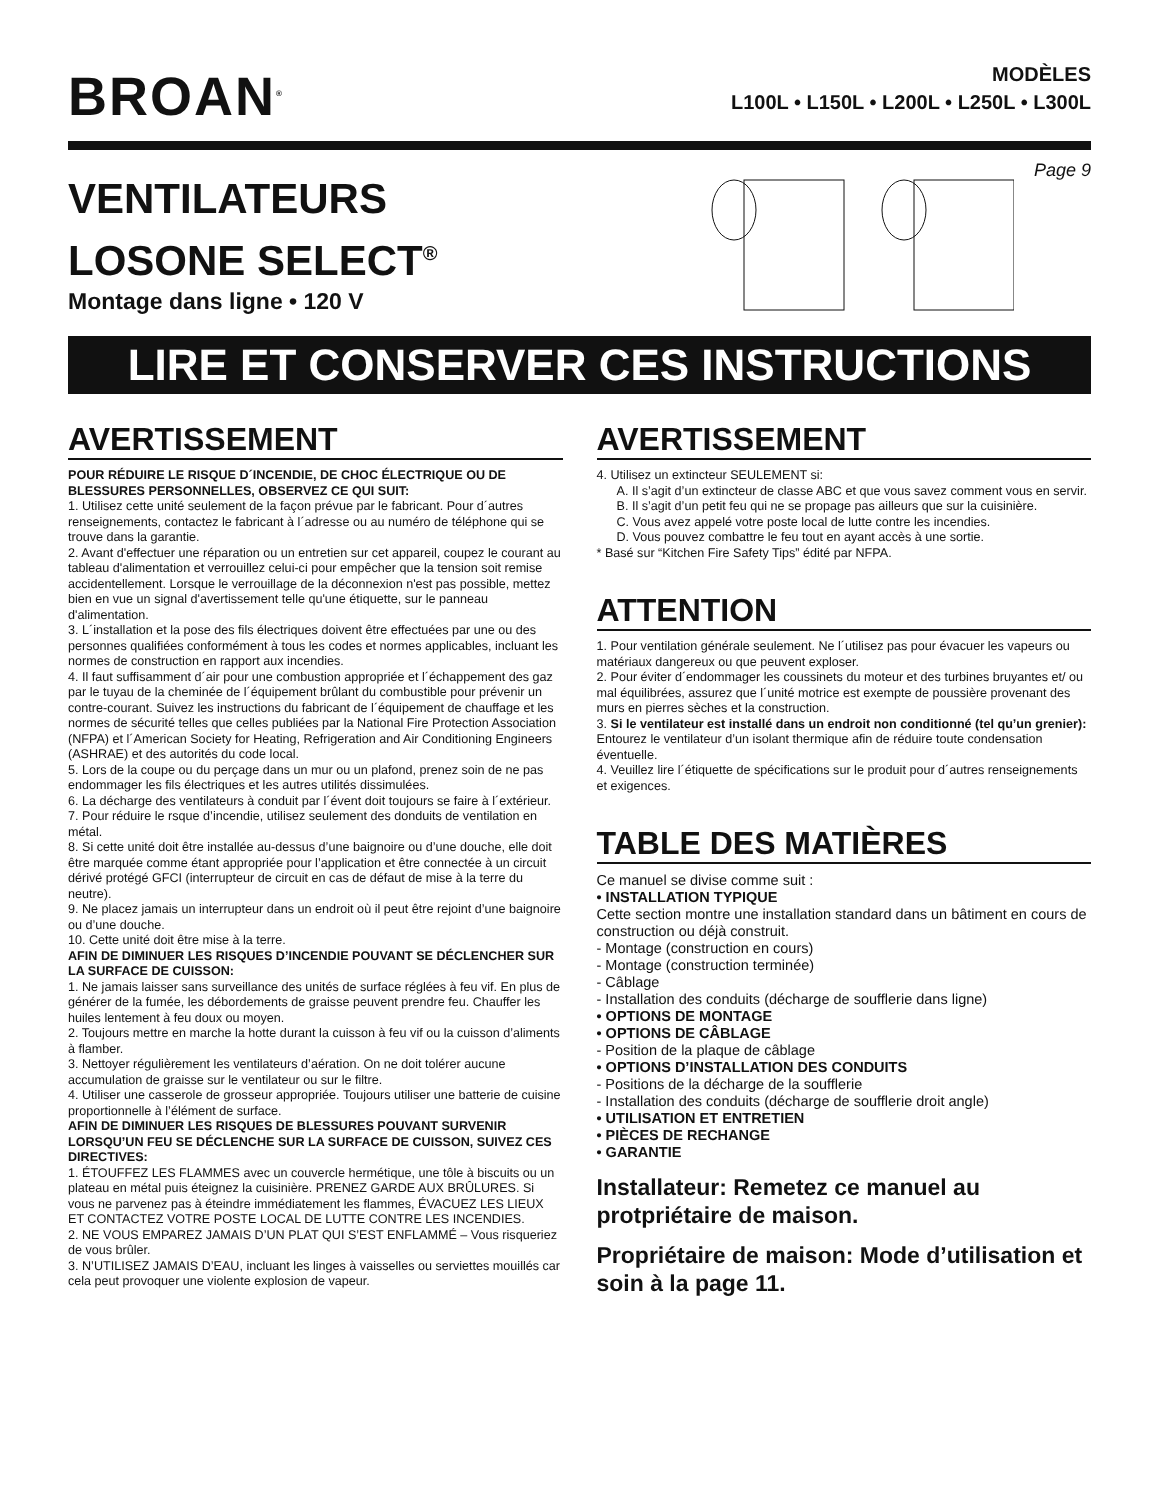BROAN<sup>®</sup>
MODÈLES
L100L • L150L • L200L • L250L • L300L
VENTILATEURS
LOSONE SELECT<sup>®</sup>
Montage dans ligne • 120 V
Page 9
LIRE ET CONSERVER CES INSTRUCTIONS
AVERTISSEMENT
POUR RÉDUIRE LE RISQUE D´INCENDIE, DE CHOC ÉLECTRIQUE OU DE BLESSURES PERSONNELLES, OBSERVEZ CE QUI SUIT:
1. Utilisez cette unité seulement de la façon prévue par le fabricant. Pour d´autres renseignements, contactez le fabricant à l´adresse ou au numéro de téléphone qui se trouve dans la garantie.
2. Avant d'effectuer une réparation ou un entretien sur cet appareil, coupez le courant au tableau d'alimentation et verrouillez celui-ci pour empêcher que la tension soit remise accidentellement. Lorsque le verrouillage de la déconnexion n'est pas possible, mettez bien en vue un signal d'avertissement telle qu'une étiquette, sur le panneau d'alimentation.
3. L´installation et la pose des fils électriques doivent être effectuées par une ou des personnes qualifiées conformément à tous les codes et normes applicables, incluant les normes de construction en rapport aux incendies.
4. Il faut suffisamment d´air pour une combustion appropriée et l´échappement des gaz par le tuyau de la cheminée de l´équipement brûlant du combustible pour prévenir un contre-courant. Suivez les instructions du fabricant de l´équipement de chauffage et les normes de sécurité telles que celles publiées par la National Fire Protection Association (NFPA) et l´American Society for Heating, Refrigeration and Air Conditioning Engineers (ASHRAE) et des autorités du code local.
5. Lors de la coupe ou du perçage dans un mur ou un plafond, prenez soin de ne pas endommager les fils électriques et les autres utilités dissimulées.
6. La décharge des ventilateurs à conduit par l´évent doit toujours se faire à l´extérieur.
7. Pour réduire le rsque d’incendie, utilisez seulement des donduits de ventilation en métal.
8. Si cette unité doit être installée au-dessus d’une baignoire ou d’une douche, elle doit être marquée comme étant appropriée pour l’application et être connectée à un circuit dérivé protégé GFCI (interrupteur de circuit en cas de défaut de mise à la terre du neutre).
9. Ne placez jamais un interrupteur dans un endroit où il peut être rejoint d’une baignoire ou d’une douche.
10. Cette unité doit être mise à la terre.
AFIN DE DIMINUER LES RISQUES D’INCENDIE POUVANT SE DÉCLENCHER SUR LA SURFACE DE CUISSON:
1. Ne jamais laisser sans surveillance des unités de surface réglées à feu vif. En plus de générer de la fumée, les débordements de graisse peuvent prendre feu. Chauffer les huiles lentement à feu doux ou moyen.
2. Toujours mettre en marche la hotte durant la cuisson à feu vif ou la cuisson d’aliments à flamber.
3. Nettoyer régulièrement les ventilateurs d’aération. On ne doit tolérer aucune accumulation de graisse sur le ventilateur ou sur le filtre.
4. Utiliser une casserole de grosseur appropriée. Toujours utiliser une batterie de cuisine proportionnelle à l’élément de surface.
AFIN DE DIMINUER LES RISQUES DE BLESSURES POUVANT SURVENIR LORSQU’UN FEU SE DÉCLENCHE SUR LA SURFACE DE CUISSON, SUIVEZ CES DIRECTIVES:
1. ÉTOUFFEZ LES FLAMMES avec un couvercle hermétique, une tôle à biscuits ou un plateau en métal puis éteignez la cuisinière. PRENEZ GARDE AUX BRÛLURES. Si vous ne parvenez pas à éteindre immédiatement les flammes, ÉVACUEZ LES LIEUX ET CONTACTEZ VOTRE POSTE LOCAL DE LUTTE CONTRE LES INCENDIES.
2. NE VOUS EMPAREZ JAMAIS D’UN PLAT QUI S’EST ENFLAMMÉ – Vous risqueriez de vous brûler.
3. N’UTILISEZ JAMAIS D’EAU, incluant les linges à vaisselles ou serviettes mouillés car cela peut provoquer une violente explosion de vapeur.
AVERTISSEMENT
4. Utilisez un extincteur SEULEMENT si:
A. Il s’agit d’un extincteur de classe ABC et que vous savez comment vous en servir.
B. Il s’agit d’un petit feu qui ne se propage pas ailleurs que sur la cuisinière.
C. Vous avez appelé votre poste local de lutte contre les incendies.
D. Vous pouvez combattre le feu tout en ayant accès à une sortie.
* Basé sur “Kitchen Fire Safety Tips” édité par NFPA.
ATTENTION
1. Pour ventilation générale seulement. Ne l´utilisez pas pour évacuer les vapeurs ou matériaux dangereux ou que peuvent exploser.
2. Pour éviter d´endommager les coussinets du moteur et des turbines bruyantes et/ ou mal équilibrées, assurez que l´unité motrice est exempte de poussière provenant des murs en pierres sèches et la construction.
3. Si le ventilateur est installé dans un endroit non conditionné (tel qu’un grenier): Entourez le ventilateur d’un isolant thermique afin de réduire toute condensation éventuelle.
4. Veuillez lire l´étiquette de spécifications sur le produit pour d´autres renseignements et exigences.
TABLE DES MATIÈRES
Ce manuel se divise comme suit :
• INSTALLATION TYPIQUE
Cette section montre une installation standard dans un bâtiment en cours de construction ou déjà construit.
- Montage (construction en cours)
- Montage (construction terminée)
- Câblage
- Installation des conduits (décharge de soufflerie dans ligne)
• OPTIONS DE MONTAGE
• OPTIONS DE CÂBLAGE
- Position de la plaque de câblage
• OPTIONS D’INSTALLATION DES CONDUITS
- Positions de la décharge de la soufflerie
- Installation des conduits (décharge de soufflerie droit angle)
• UTILISATION ET ENTRETIEN
• PIÈCES DE RECHANGE
• GARANTIE
Installateur: Remetez ce manuel au protpriétaire de maison.
Propriétaire de maison: Mode d’utilisation et soin à la page 11.